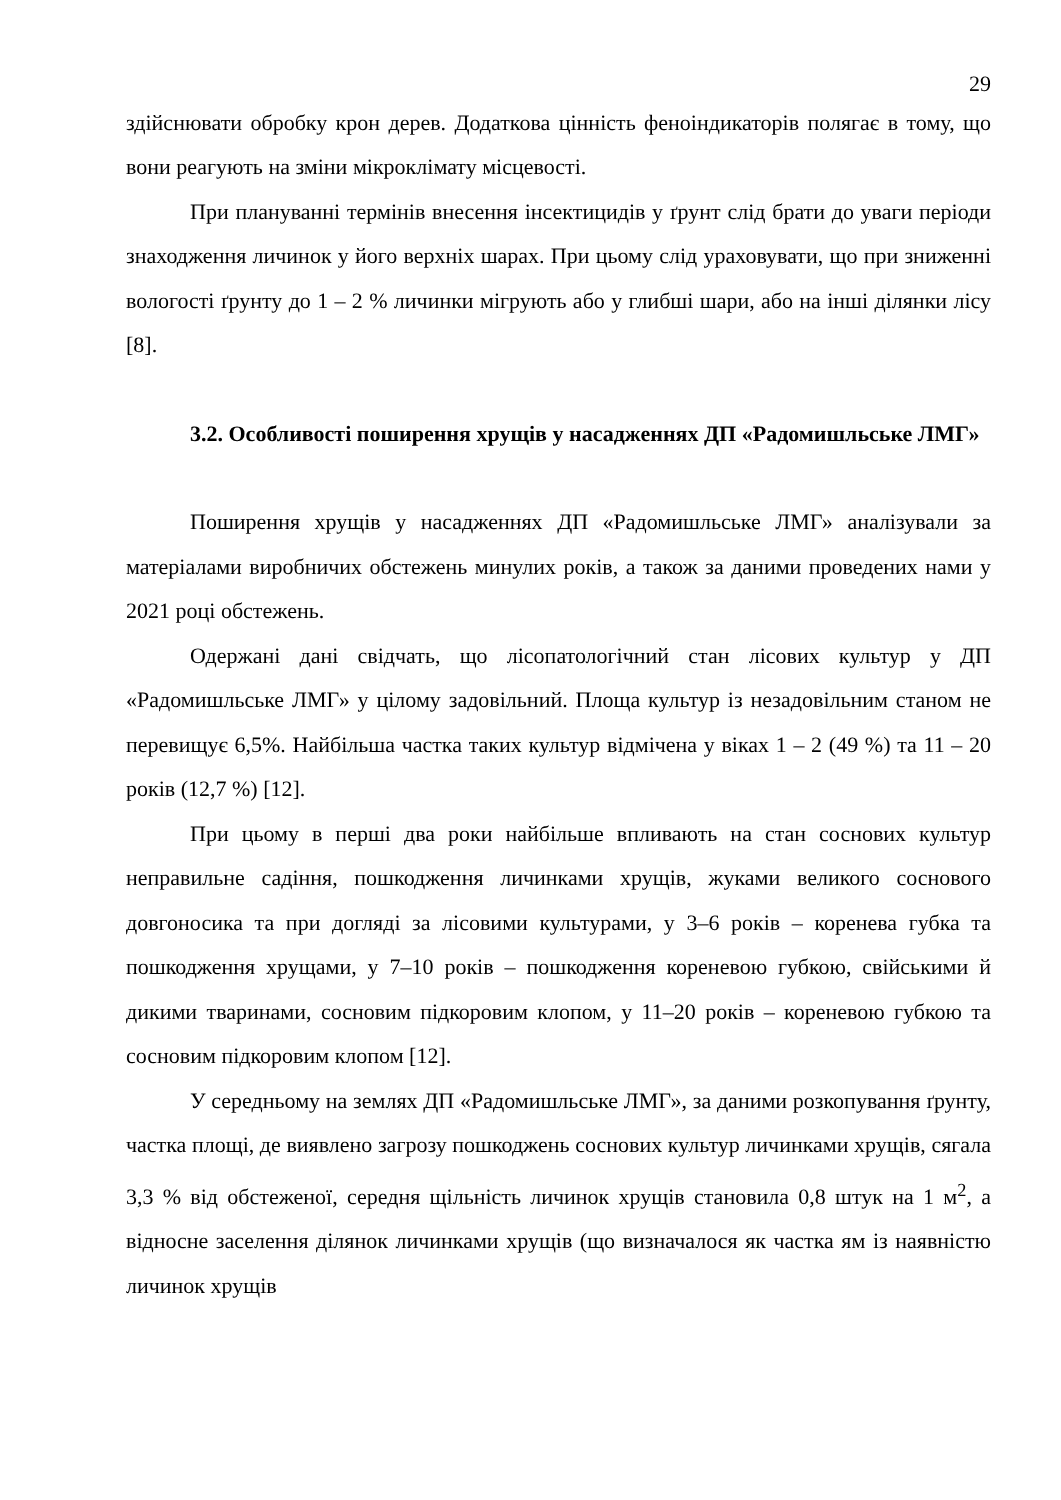29
здійснювати обробку крон дерев. Додаткова цінність феноіндикаторів полягає в тому, що вони реагують на зміни мікроклімату місцевості.
При плануванні термінів внесення інсектицидів у ґрунт слід брати до уваги періоди знаходження личинок у його верхніх шарах. При цьому слід ураховувати, що при зниженні вологості ґрунту до 1 – 2 % личинки мігрують або у глибші шари, або на інші ділянки лісу [8].
3.2. Особливості поширення хрущів у насадженнях ДП «Радомишльське ЛМГ»
Поширення хрущів у насадженнях ДП «Радомишльське ЛМГ» аналізували за матеріалами виробничих обстежень минулих років, а також за даними проведених нами у 2021 році обстежень.
Одержані дані свідчать, що лісопатологічний стан лісових культур у ДП «Радомишльське ЛМГ» у цілому задовільний. Площа культур із незадовільним станом не перевищує 6,5%. Найбільша частка таких культур відмічена у віках 1 – 2 (49 %) та 11 – 20 років (12,7 %) [12].
При цьому в перші два роки найбільше впливають на стан соснових культур неправильне садіння, пошкодження личинками хрущів, жуками великого соснового довгоносика та при догляді за лісовими культурами, у 3–6 років – коренева губка та пошкодження хрущами, у 7–10 років – пошкодження кореневою губкою, свійськими й дикими тваринами, сосновим підкоровим клопом, у 11–20 років – кореневою губкою та сосновим підкоровим клопом [12].
У середньому на землях ДП «Радомишльське ЛМГ», за даними розкопування ґрунту, частка площі, де виявлено загрозу пошкоджень соснових культур личинками хрущів, сягала 3,3 % від обстеженої, середня щільність личинок хрущів становила 0,8 штук на 1 м<sup>2</sup>, а відносне заселення ділянок личинками хрущів (що визначалося як частка ям із наявністю личинок хрущів